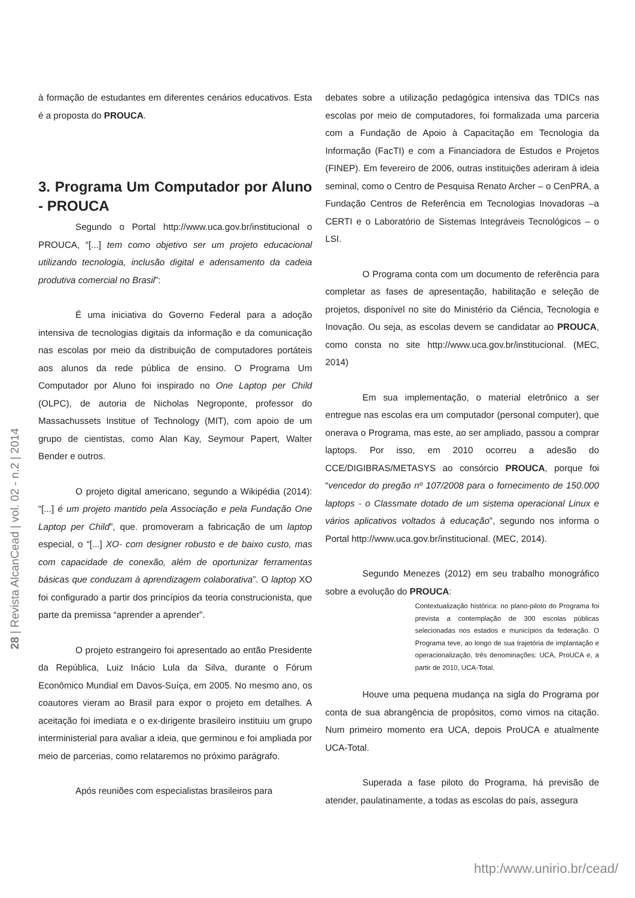28 | Revista AlcanCead | vol. 02 - n.2 | 2014
à formação de estudantes em diferentes cenários educativos. Esta é a proposta do PROUCA.
3. Programa Um Computador por Aluno - PROUCA
Segundo o Portal http://www.uca.gov.br/institucional o PROUCA, “[...] tem como objetivo ser um projeto educacional utilizando tecnologia, inclusão digital e adensamento da cadeia produtiva comercial no Brasil”:
É uma iniciativa do Governo Federal para a adoção intensiva de tecnologias digitais da informação e da comunicação nas escolas por meio da distribuição de computadores portáteis aos alunos da rede pública de ensino. O Programa Um Computador por Aluno foi inspirado no One Laptop per Child (OLPC), de autoria de Nicholas Negroponte, professor do Massachussets Institue of Technology (MIT), com apoio de um grupo de cientistas, como Alan Kay, Seymour Papert, Walter Bender e outros.
O projeto digital americano, segundo a Wikipédia (2014): “[...] é um projeto mantido pela Associação e pela Fundação One Laptop per Child”, que. promoveram a fabricação de um laptop especial, o “[...] XO- com designer robusto e de baixo custo, mas com capacidade de conexão, além de oportunizar ferramentas básicas que conduzam à aprendizagem colaborativa”. O laptop XO foi configurado a partir dos princípios da teoria construcionista, que parte da premissa “aprender a aprender”.
O projeto estrangeiro foi apresentado ao então Presidente da República, Luiz Inácio Lula da Silva, durante o Fórum Econômico Mundial em Davos-Suíça, em 2005. No mesmo ano, os coautores vieram ao Brasil para expor o projeto em detalhes. A aceitação foi imediata e o ex-dirigente brasileiro instituiu um grupo interministerial para avaliar a ideia, que germinou e foi ampliada por meio de parcerias, como relataremos no próximo parágrafo.
Após reuniões com especialistas brasileiros para
debates sobre a utilização pedagógica intensiva das TDICs nas escolas por meio de computadores, foi formalizada uma parceria com a Fundação de Apoio à Capacitação em Tecnologia da Informação (FacTI) e com a Financiadora de Estudos e Projetos (FINEP). Em fevereiro de 2006, outras instituições aderiram à ideia seminal, como o Centro de Pesquisa Renato Archer – o CenPRA, a Fundação Centros de Referência em Tecnologias Inovadoras –a CERTI e o Laboratório de Sistemas Integráveis Tecnológicos – o LSI.
O Programa conta com um documento de referência para completar as fases de apresentação, habilitação e seleção de projetos, disponível no site do Ministério da Ciência, Tecnologia e Inovação. Ou seja, as escolas devem se candidatar ao PROUCA, como consta no site http://www.uca.gov.br/institucional. (MEC, 2014)
Em sua implementação, o material eletrônico a ser entregue nas escolas era um computador (personal computer), que onerava o Programa, mas este, ao ser ampliado, passou a comprar laptops. Por isso, em 2010 ocorreu a adesão do CCE/DIGIBRAS/METASYS ao consórcio PROUCA, porque foi “vencedor do pregão nº 107/2008 para o fornecimento de 150.000 laptops - o Classmate dotado de um sistema operacional Linux e vários aplicativos voltados à educação”, segundo nos informa o Portal http://www.uca.gov.br/institucional. (MEC, 2014).
Segundo Menezes (2012) em seu trabalho monográfico sobre a evolução do PROUCA:
Contextualização histórica: no plano-piloto do Programa foi prevista a contemplação de 300 escolas públicas selecionadas nos estados e municípios da federação. O Programa teve, ao longo de sua trajetória de implantação e operacionalização, três denominações: UCA, ProUCA e, a partir de 2010, UCA-Total.
Houve uma pequena mudança na sigla do Programa por conta de sua abrangência de propósitos, como vimos na citação. Num primeiro momento era UCA, depois ProUCA e atualmente UCA-Total.
Superada a fase piloto do Programa, há previsão de atender, paulatinamente, a todas as escolas do país, assegura
http:/www.unirio.br/cead/